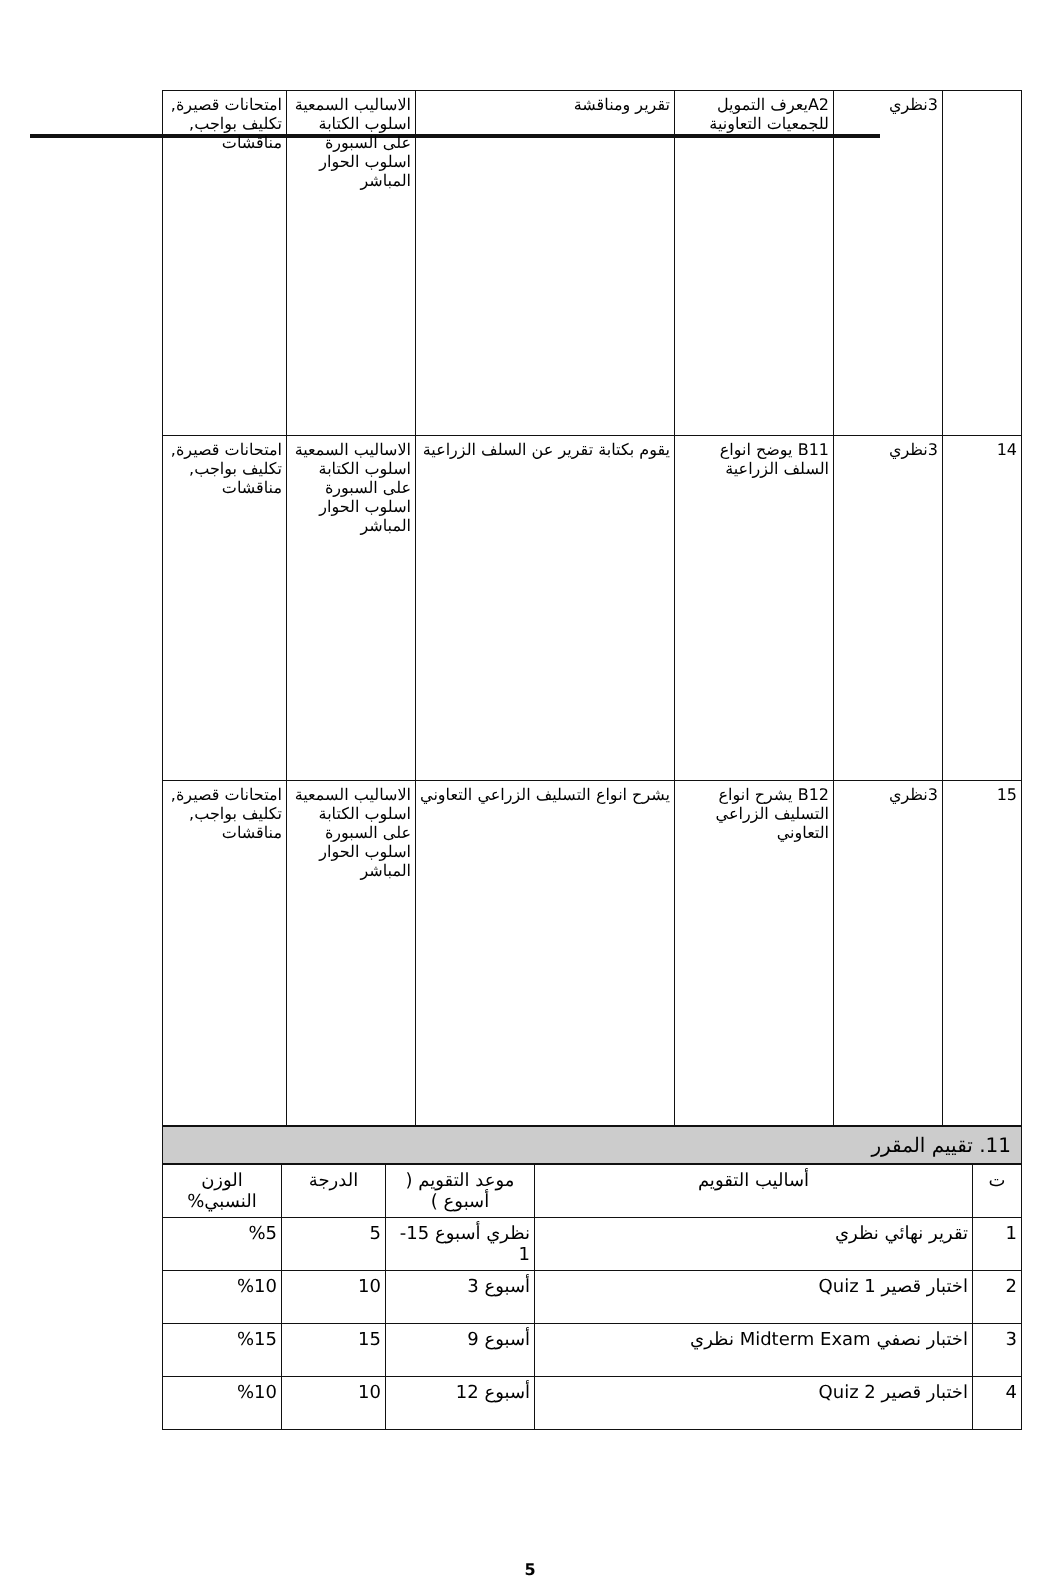| | 3نظري | A2يعرف التمويل للجمعيات التعاونية | تقرير ومناقشة | الاساليب السمعية اسلوب الكتابة على السبورة اسلوب الحوار المباشر | امتحانات قصيرة, تكليف بواجب, مناقشات |
| 14 | 3نظري | B11 يوضح انواع السلف الزراعية | يقوم بكتابة تقرير عن السلف الزراعية | الاساليب السمعية اسلوب الكتابة على السبورة اسلوب الحوار المباشر | امتحانات قصيرة, تكليف بواجب, مناقشات |
| 15 | 3نظري | B12 يشرح انواع التسليف الزراعي التعاوني | يشرح انواع التسليف الزراعي التعاوني | الاساليب السمعية اسلوب الكتابة على السبورة اسلوب الحوار المباشر | امتحانات قصيرة, تكليف بواجب, مناقشات |
11. تقييم المقرر
| ت | أساليب التقويم | موعد التقويم ( أسبوع ) | الدرجة | الوزن النسبي% |
| --- | --- | --- | --- | --- |
| 1 | تقرير نهائي نظري | نظري أسبوع 15-1 | 5 | %5 |
| 2 | اختبار قصير Quiz 1 | أسبوع 3 | 10 | %10 |
| 3 | اختبار نصفي Midterm Exam نظري | أسبوع 9 | 15 | %15 |
| 4 | اختبار قصير Quiz 2 | أسبوع 12 | 10 | %10 |
5